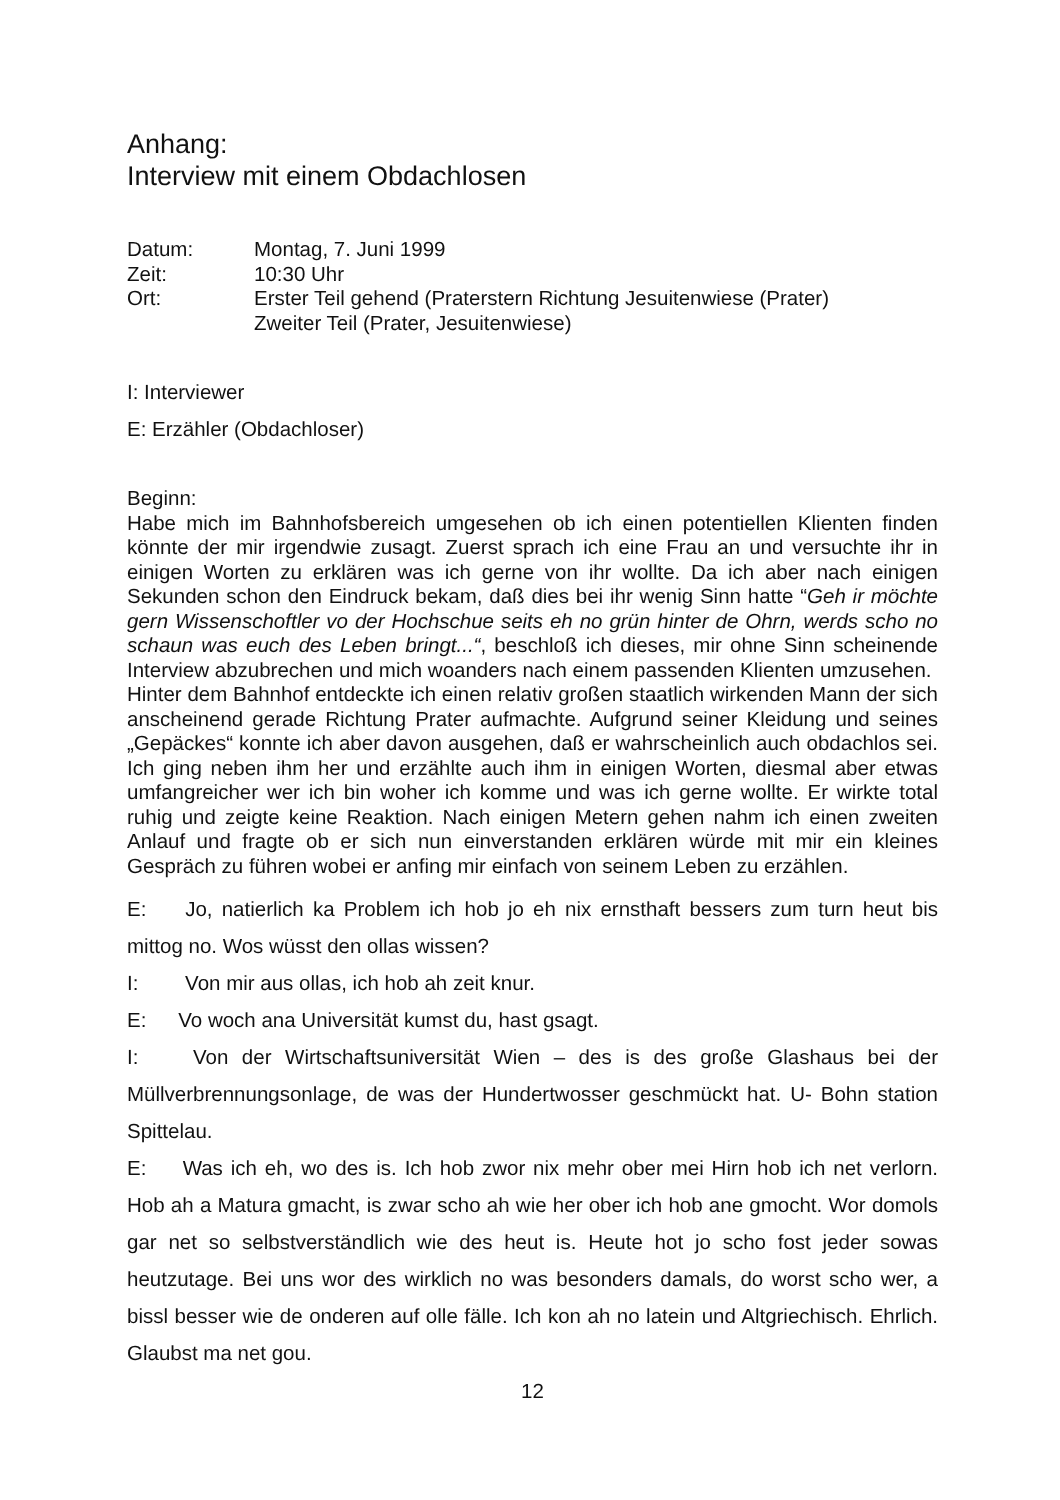Anhang:
Interview mit einem Obdachlosen
Datum:
Montag, 7. Juni 1999
Zeit:
10:30 Uhr
Ort:
Erster Teil gehend (Praterstern Richtung Jesuitenwiese (Prater)
Zweiter Teil (Prater, Jesuitenwiese)
I: Interviewer
E: Erzähler (Obdachloser)
Beginn:
Habe mich im Bahnhofsbereich umgesehen ob ich einen potentiellen Klienten finden könnte der mir irgendwie zusagt. Zuerst sprach ich eine Frau an und versuchte ihr in einigen Worten zu erklären was ich gerne von ihr wollte. Da ich aber nach einigen Sekunden schon den Eindruck bekam, daß dies bei ihr wenig Sinn hatte “Geh ir möchte gern Wissenschoftler vo der Hochschue seits eh no grün hinter de Ohrn, werds scho no schaun was euch des Leben bringt...“, beschloß ich dieses, mir ohne Sinn scheinende Interview abzubrechen und mich woanders nach einem passenden Klienten umzusehen.
Hinter dem Bahnhof entdeckte ich einen relativ großen staatlich wirkenden Mann der sich anscheinend gerade Richtung Prater aufmachte. Aufgrund seiner Kleidung und seines „Gepäckes“ konnte ich aber davon ausgehen, daß er wahrscheinlich auch obdachlos sei. Ich ging neben ihm her und erzählte auch ihm in einigen Worten, diesmal aber etwas umfangreicher wer ich bin woher ich komme und was ich gerne wollte. Er wirkte total ruhig und zeigte keine Reaktion. Nach einigen Metern gehen nahm ich einen zweiten Anlauf und fragte ob er sich nun einverstanden erklären würde mit mir ein kleines Gespräch zu führen wobei er anfing mir einfach von seinem Leben zu erzählen.
E:  Jo, natierlich ka Problem ich hob jo eh nix ernsthaft bessers zum turn heut bis mittog no. Wos wüsst den ollas wissen?
I:   Von mir aus ollas, ich hob ah zeit knur.
E:  Vo woch ana Universität kumst du, hast gsagt.
I:   Von der Wirtschaftsuniversität Wien – des is des große Glashaus bei der Müllverbrennungsonlage, de was der Hundertwosser geschmückt hat. U- Bohn station Spittelau.
E:  Was ich eh, wo des is. Ich hob zwor nix mehr ober mei Hirn hob ich net verlorn. Hob ah a Matura gmacht, is zwar scho ah wie her ober ich hob ane gmocht. Wor domols gar net so selbstverständlich wie des heut is. Heute hot jo scho fost jeder sowas heutzutage. Bei uns wor des wirklich no was besonders damals, do worst scho wer, a bissl besser wie de onderen auf olle fälle. Ich kon ah no latein und Altgriechisch. Ehrlich. Glaubst ma net gou.
12